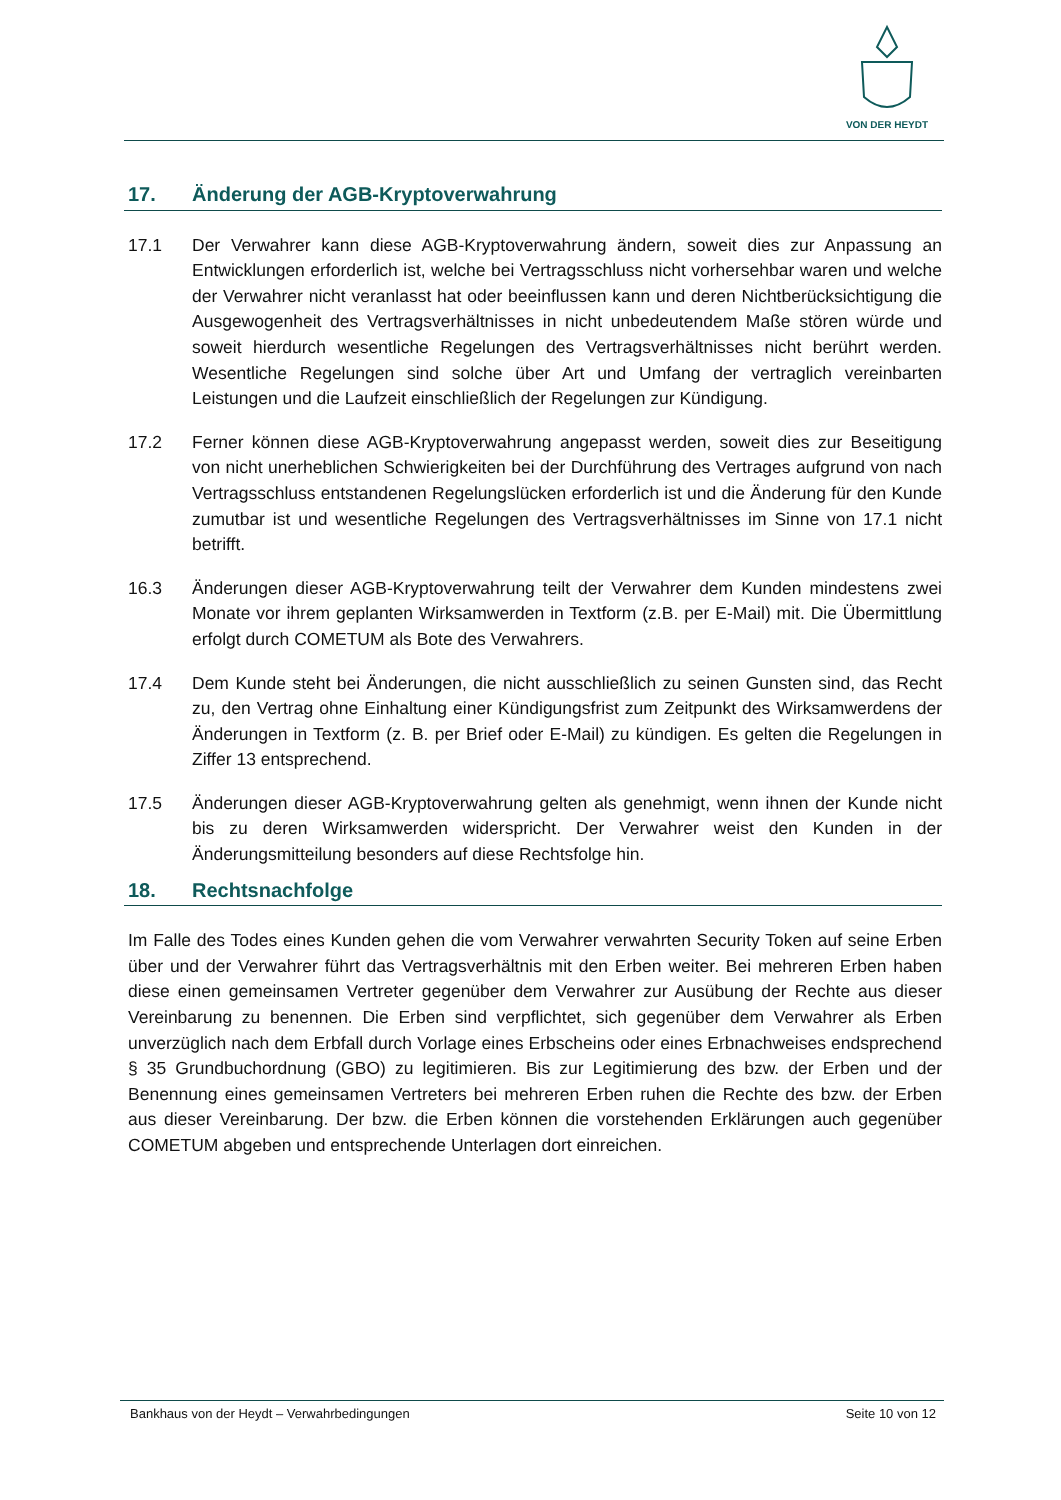VON DER HEYDT
17. Änderung der AGB-Kryptoverwahrung
17.1 Der Verwahrer kann diese AGB-Kryptoverwahrung ändern, soweit dies zur Anpassung an Entwicklungen erforderlich ist, welche bei Vertragsschluss nicht vorhersehbar waren und welche der Verwahrer nicht veranlasst hat oder beeinflussen kann und deren Nichtberücksichtigung die Ausgewogenheit des Vertragsverhältnisses in nicht unbedeutendem Maße stören würde und soweit hierdurch wesentliche Regelungen des Vertragsverhältnisses nicht berührt werden. Wesentliche Regelungen sind solche über Art und Umfang der vertraglich vereinbarten Leistungen und die Laufzeit einschließlich der Regelungen zur Kündigung.
17.2 Ferner können diese AGB-Kryptoverwahrung angepasst werden, soweit dies zur Beseitigung von nicht unerheblichen Schwierigkeiten bei der Durchführung des Vertrages aufgrund von nach Vertragsschluss entstandenen Regelungslücken erforderlich ist und die Änderung für den Kunde zumutbar ist und wesentliche Regelungen des Vertragsverhältnisses im Sinne von 17.1 nicht betrifft.
16.3 Änderungen dieser AGB-Kryptoverwahrung teilt der Verwahrer dem Kunden mindestens zwei Monate vor ihrem geplanten Wirksamwerden in Textform (z.B. per E-Mail) mit. Die Übermittlung erfolgt durch COMETUM als Bote des Verwahrers.
17.4 Dem Kunde steht bei Änderungen, die nicht ausschließlich zu seinen Gunsten sind, das Recht zu, den Vertrag ohne Einhaltung einer Kündigungsfrist zum Zeitpunkt des Wirksamwerdens der Änderungen in Textform (z. B. per Brief oder E-Mail) zu kündigen. Es gelten die Regelungen in Ziffer 13 entsprechend.
17.5 Änderungen dieser AGB-Kryptoverwahrung gelten als genehmigt, wenn ihnen der Kunde nicht bis zu deren Wirksamwerden widerspricht. Der Verwahrer weist den Kunden in der Änderungsmitteilung besonders auf diese Rechtsfolge hin.
18. Rechtsnachfolge
Im Falle des Todes eines Kunden gehen die vom Verwahrer verwahrten Security Token auf seine Erben über und der Verwahrer führt das Vertragsverhältnis mit den Erben weiter. Bei mehreren Erben haben diese einen gemeinsamen Vertreter gegenüber dem Verwahrer zur Ausübung der Rechte aus dieser Vereinbarung zu benennen. Die Erben sind verpflichtet, sich gegenüber dem Verwahrer als Erben unverzüglich nach dem Erbfall durch Vorlage eines Erbscheins oder eines Erbnachweises endsprechend § 35 Grundbuchordnung (GBO) zu legitimieren. Bis zur Legitimierung des bzw. der Erben und der Benennung eines gemeinsamen Vertreters bei mehreren Erben ruhen die Rechte des bzw. der Erben aus dieser Vereinbarung. Der bzw. die Erben können die vorstehenden Erklärungen auch gegenüber COMETUM abgeben und entsprechende Unterlagen dort einreichen.
Bankhaus von der Heydt – Verwahrbedingungen Seite 10 von 12